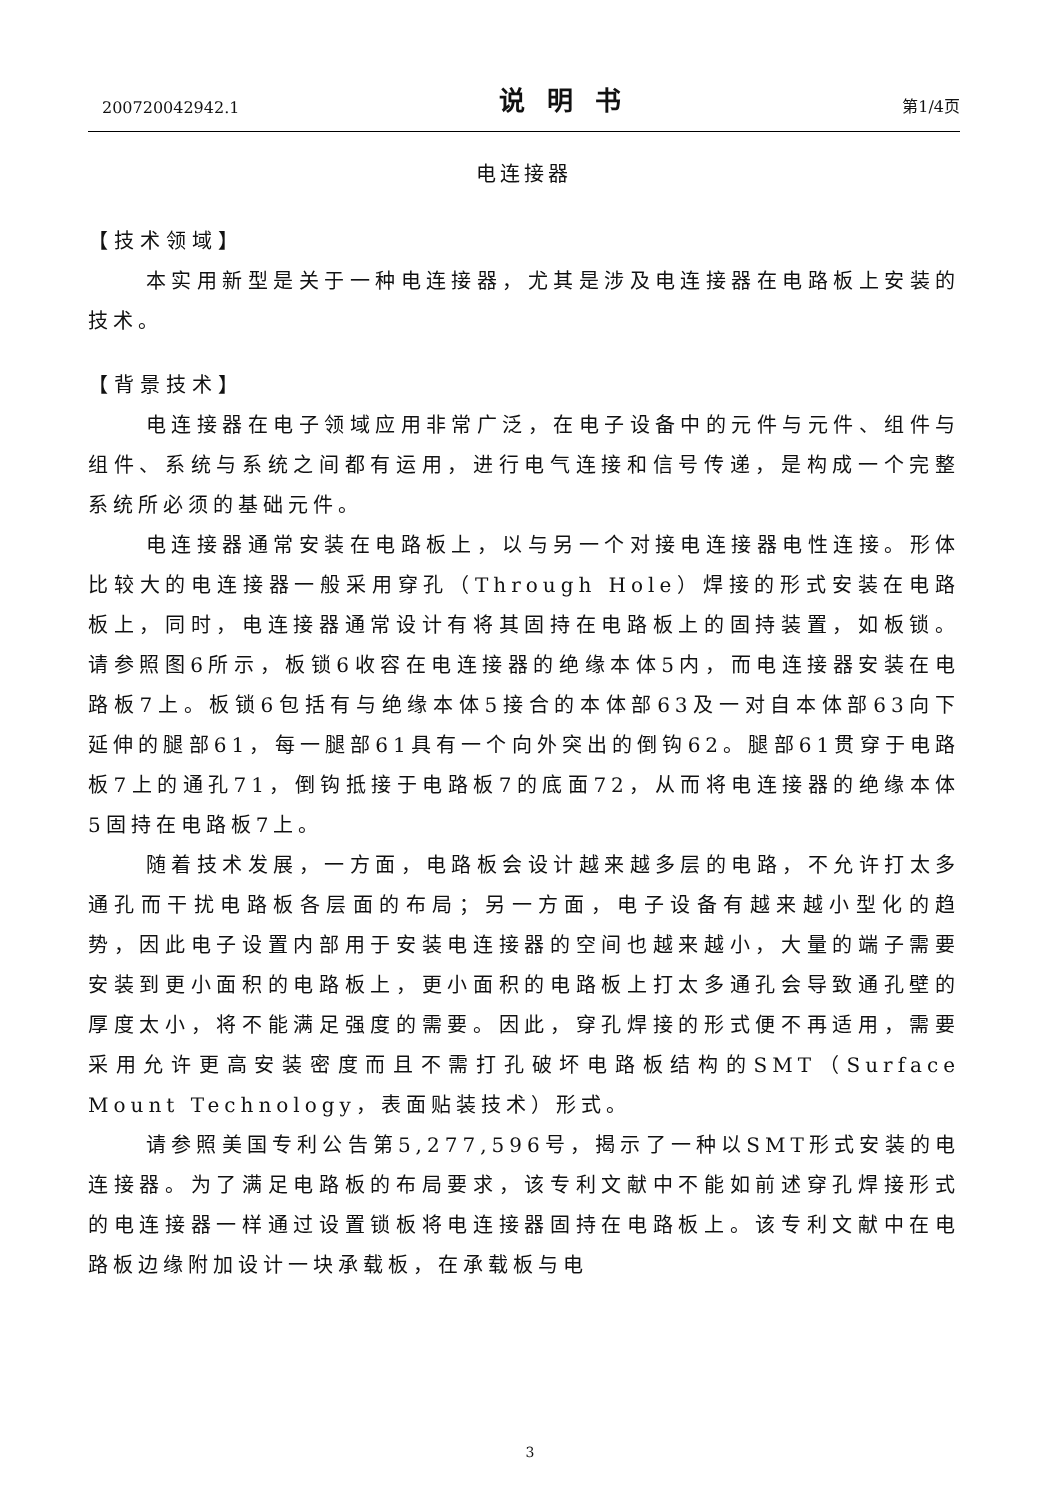200720042942.1 说明书 第1/4页
电连接器
【技术领域】
本实用新型是关于一种电连接器，尤其是涉及电连接器在电路板上安装的技术。
【背景技术】
电连接器在电子领域应用非常广泛，在电子设备中的元件与元件、组件与组件、系统与系统之间都有运用，进行电气连接和信号传递，是构成一个完整系统所必须的基础元件。
电连接器通常安装在电路板上，以与另一个对接电连接器电性连接。形体比较大的电连接器一般采用穿孔（Through Hole）焊接的形式安装在电路板上，同时，电连接器通常设计有将其固持在电路板上的固持装置，如板锁。请参照图6所示，板锁6收容在电连接器的绝缘本体5内，而电连接器安装在电路板7上。板锁6包括有与绝缘本体5接合的本体部63及一对自本体部63向下延伸的腿部61，每一腿部61具有一个向外突出的倒钩62。腿部61贯穿于电路板7上的通孔71，倒钩抵接于电路板7的底面72，从而将电连接器的绝缘本体5固持在电路板7上。
随着技术发展，一方面，电路板会设计越来越多层的电路，不允许打太多通孔而干扰电路板各层面的布局；另一方面，电子设备有越来越小型化的趋势，因此电子设置内部用于安装电连接器的空间也越来越小，大量的端子需要安装到更小面积的电路板上，更小面积的电路板上打太多通孔会导致通孔壁的厚度太小，将不能满足强度的需要。因此，穿孔焊接的形式便不再适用，需要采用允许更高安装密度而且不需打孔破坏电路板结构的SMT（Surface Mount Technology，表面贴装技术）形式。
请参照美国专利公告第5,277,596号，揭示了一种以SMT形式安装的电连接器。为了满足电路板的布局要求，该专利文献中不能如前述穿孔焊接形式的电连接器一样通过设置锁板将电连接器固持在电路板上。该专利文献中在电路板边缘附加设计一块承载板，在承载板与电
3